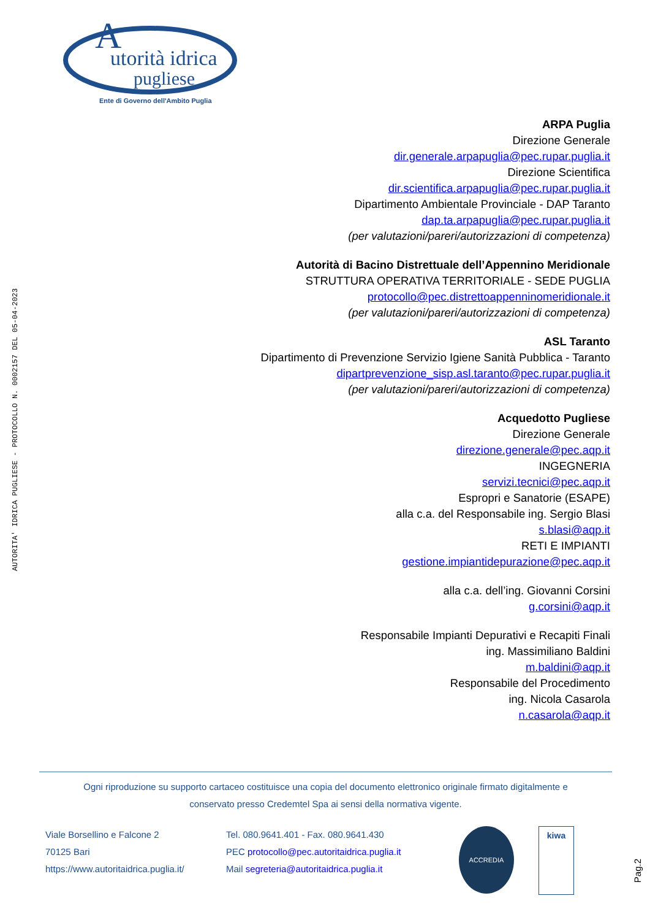utorità idrica
pugliese
A
Ente di Governo dell'Ambito Puglia
AUTORITA' IDRICA PUGLIESE - PROTOCOLLO N. 0002157 DEL 05-04-2023
ARPA Puglia
Direzione Generale
dir.generale.arpapuglia@pec.rupar.puglia.it
Direzione Scientifica
dir.scientifica.arpapuglia@pec.rupar.puglia.it
Dipartimento Ambientale Provinciale - DAP Taranto
dap.ta.arpapuglia@pec.rupar.puglia.it
(per valutazioni/pareri/autorizzazioni di competenza)
Autorità di Bacino Distrettuale dell’Appennino Meridionale
STRUTTURA OPERATIVA TERRITORIALE - SEDE PUGLIA
protocollo@pec.distrettoappenninomeridionale.it
(per valutazioni/pareri/autorizzazioni di competenza)
ASL Taranto
Dipartimento di Prevenzione Servizio Igiene Sanità Pubblica - Taranto
dipartprevenzione_sisp.asl.taranto@pec.rupar.puglia.it
(per valutazioni/pareri/autorizzazioni di competenza)
Acquedotto Pugliese
Direzione Generale
direzione.generale@pec.aqp.it
INGEGNERIA
servizi.tecnici@pec.aqp.it
Espropri e Sanatorie (ESAPE)
alla c.a. del Responsabile ing. Sergio Blasi
s.blasi@aqp.it
RETI E IMPIANTI
gestione.impiantidepurazione@pec.aqp.it
alla c.a. dell’ing. Giovanni Corsini
g.corsini@aqp.it
Responsabile Impianti Depurativi e Recapiti Finali
ing. Massimiliano Baldini
m.baldini@aqp.it
Responsabile del Procedimento
ing. Nicola Casarola
n.casarola@aqp.it
Ogni riproduzione su supporto cartaceo costituisce una copia del documento elettronico originale firmato digitalmente e
conservato presso Credemtel Spa ai sensi della normativa vigente.
Viale Borsellino e Falcone 2
70125 Bari
https://www.autoritaidrica.puglia.it/
Tel. 080.9641.401 - Fax. 080.9641.430
PEC protocollo@pec.autoritaidrica.puglia.it
Mail segreteria@autoritaidrica.puglia.it
ACCREDIA
kiwa
Pag.2